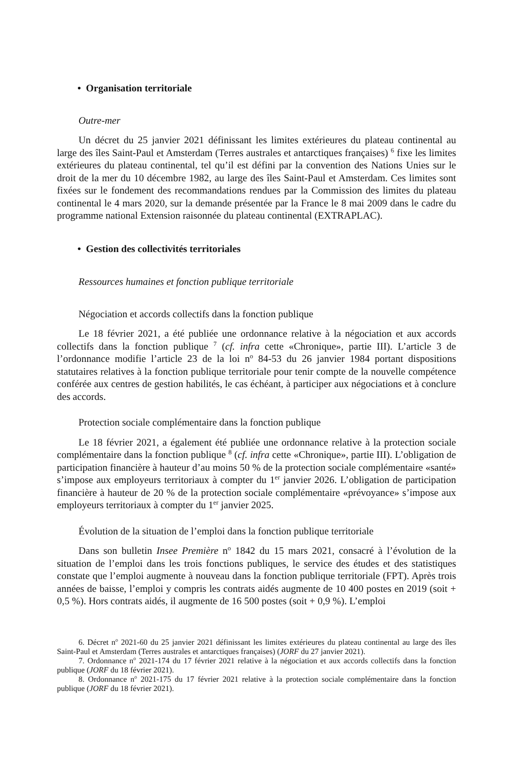• Organisation territoriale
Outre-mer
Un décret du 25 janvier 2021 définissant les limites extérieures du plateau continental au large des îles Saint-Paul et Amsterdam (Terres australes et antarctiques françaises) <sup>6</sup> fixe les limites extérieures du plateau continental, tel qu’il est défini par la convention des Nations Unies sur le droit de la mer du 10 décembre 1982, au large des îles Saint-Paul et Amsterdam. Ces limites sont fixées sur le fondement des recommandations rendues par la Commission des limites du plateau continental le 4 mars 2020, sur la demande présentée par la France le 8 mai 2009 dans le cadre du programme national Extension raisonnée du plateau continental (EXTRAPLAC).
• Gestion des collectivités territoriales
Ressources humaines et fonction publique territoriale
Négociation et accords collectifs dans la fonction publique
Le 18 février 2021, a été publiée une ordonnance relative à la négociation et aux accords collectifs dans la fonction publique <sup>7</sup> (cf. infra cette «Chronique», partie III). L’article 3 de l’ordonnance modifie l’article 23 de la loi n<sup>o</sup> 84-53 du 26 janvier 1984 portant dispositions statutaires relatives à la fonction publique territoriale pour tenir compte de la nouvelle compétence conférée aux centres de gestion habilités, le cas échéant, à participer aux négociations et à conclure des accords.
Protection sociale complémentaire dans la fonction publique
Le 18 février 2021, a également été publiée une ordonnance relative à la protection sociale complémentaire dans la fonction publique <sup>8</sup> (cf. infra cette «Chronique», partie III). L’obligation de participation financière à hauteur d’au moins 50 % de la protection sociale complémentaire «santé» s’impose aux employeurs territoriaux à compter du 1<sup>er</sup> janvier 2026. L’obligation de participation financière à hauteur de 20 % de la protection sociale complémentaire «prévoyance» s’impose aux employeurs territoriaux à compter du 1<sup>er</sup> janvier 2025.
Évolution de la situation de l’emploi dans la fonction publique territoriale
Dans son bulletin Insee Première n<sup>o</sup> 1842 du 15 mars 2021, consacré à l’évolution de la situation de l’emploi dans les trois fonctions publiques, le service des études et des statistiques constate que l’emploi augmente à nouveau dans la fonction publique territoriale (FPT). Après trois années de baisse, l’emploi y compris les contrats aidés augmente de 10 400 postes en 2019 (soit + 0,5 %). Hors contrats aidés, il augmente de 16 500 postes (soit + 0,9 %). L’emploi
6. Décret n<sup>o</sup> 2021-60 du 25 janvier 2021 définissant les limites extérieures du plateau continental au large des îles Saint-Paul et Amsterdam (Terres australes et antarctiques françaises) (JORF du 27 janvier 2021).
7. Ordonnance n<sup>o</sup> 2021-174 du 17 février 2021 relative à la négociation et aux accords collectifs dans la fonction publique (JORF du 18 février 2021).
8. Ordonnance n<sup>o</sup> 2021-175 du 17 février 2021 relative à la protection sociale complémentaire dans la fonction publique (JORF du 18 février 2021).